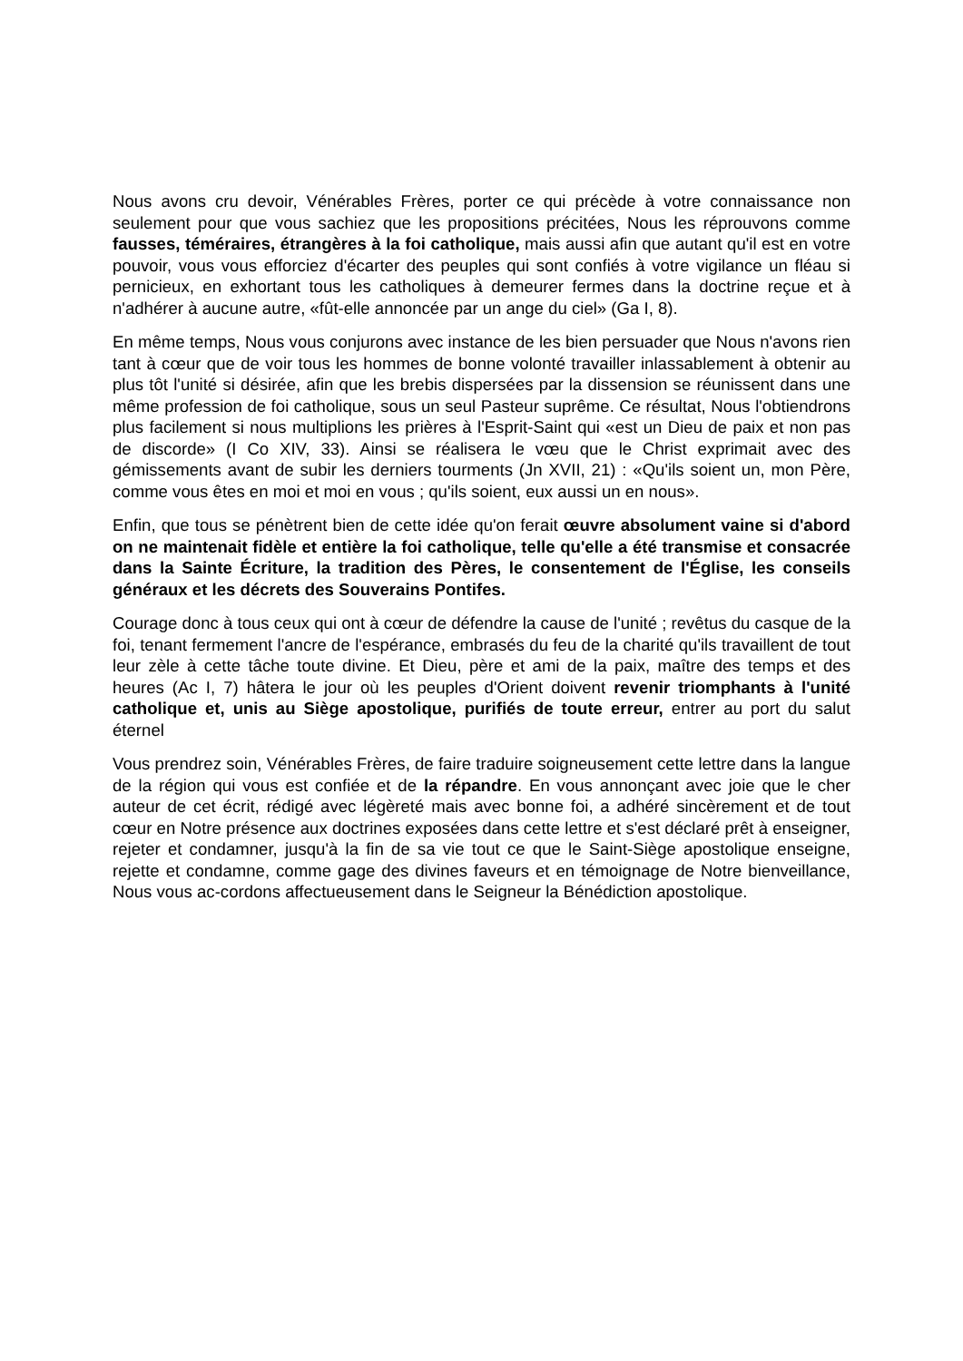Nous avons cru devoir, Vénérables Frères, porter ce qui précède à votre connaissance non seulement pour que vous sachiez que les propositions précitées, Nous les réprouvons comme fausses, téméraires, étrangères à la foi catholique, mais aussi afin que autant qu'il est en votre pouvoir, vous vous efforciez d'écarter des peuples qui sont confiés à votre vigilance un fléau si pernicieux, en exhortant tous les catholiques à demeurer fermes dans la doctrine reçue et à n'adhérer à aucune autre, «fût-elle annoncée par un ange du ciel» (Ga I, 8).
En même temps, Nous vous conjurons avec instance de les bien persuader que Nous n'avons rien tant à cœur que de voir tous les hommes de bonne volonté travailler inlassablement à obtenir au plus tôt l'unité si désirée, afin que les brebis dispersées par la dissension se réunissent dans une même profession de foi catholique, sous un seul Pasteur suprême. Ce résultat, Nous l'obtiendrons plus facilement si nous multiplions les prières à l'Esprit-Saint qui «est un Dieu de paix et non pas de discorde» (I Co XIV, 33). Ainsi se réalisera le vœu que le Christ exprimait avec des gémissements avant de subir les derniers tourments (Jn XVII, 21) : «Qu'ils soient un, mon Père, comme vous êtes en moi et moi en vous ; qu'ils soient, eux aussi un en nous».
Enfin, que tous se pénètrent bien de cette idée qu'on ferait œuvre absolument vaine si d'abord on ne maintenait fidèle et entière la foi catholique, telle qu'elle a été transmise et consacrée dans la Sainte Écriture, la tradition des Pères, le consentement de l'Église, les conseils généraux et les décrets des Souverains Pontifes.
Courage donc à tous ceux qui ont à cœur de défendre la cause de l'unité ; revêtus du casque de la foi, tenant fermement l'ancre de l'espérance, embrasés du feu de la charité qu'ils travaillent de tout leur zèle à cette tâche toute divine. Et Dieu, père et ami de la paix, maître des temps et des heures (Ac I, 7) hâtera le jour où les peuples d'Orient doivent revenir triomphants à l'unité catholique et, unis au Siège apostolique, purifiés de toute erreur, entrer au port du salut éternel
Vous prendrez soin, Vénérables Frères, de faire traduire soigneusement cette lettre dans la langue de la région qui vous est confiée et de la répandre. En vous annonçant avec joie que le cher auteur de cet écrit, rédigé avec légèreté mais avec bonne foi, a adhéré sincèrement et de tout cœur en Notre présence aux doctrines exposées dans cette lettre et s'est déclaré prêt à enseigner, rejeter et condamner, jusqu'à la fin de sa vie tout ce que le Saint-Siège apostolique enseigne, rejette et condamne, comme gage des divines faveurs et en témoignage de Notre bienveillance, Nous vous ac-cordons affectueusement dans le Seigneur la Bénédiction apostolique.